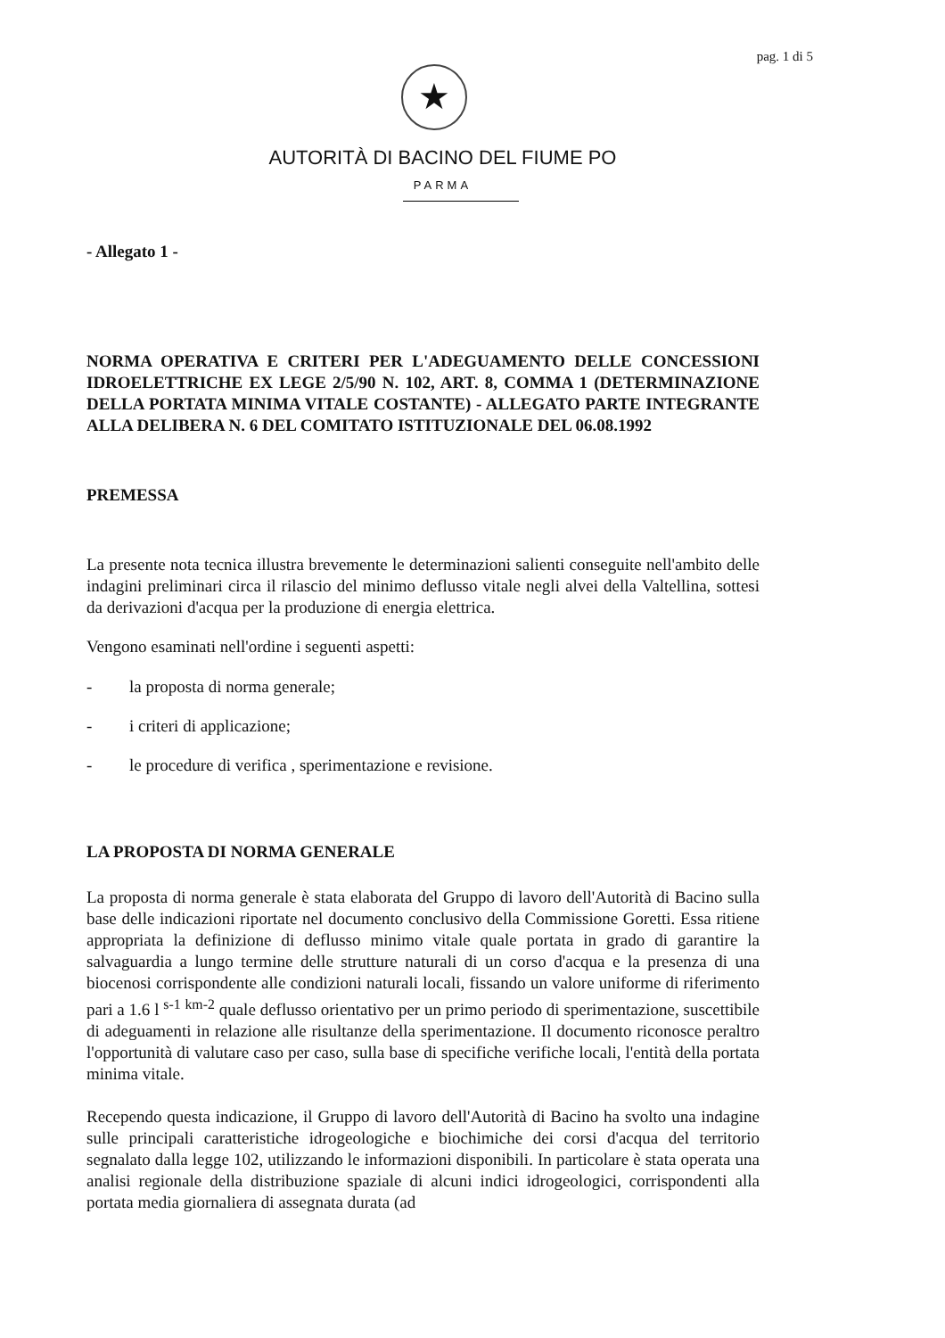pag. 1 di 5
★
AUTORITÀ DI BACINO DEL FIUME PO
PARMA
- Allegato 1 -
NORMA OPERATIVA E CRITERI PER L'ADEGUAMENTO DELLE CONCESSIONI IDROELETTRICHE EX LEGE 2/5/90 N. 102, ART. 8, COMMA 1 (DETERMINAZIONE DELLA PORTATA MINIMA VITALE COSTANTE) - ALLEGATO PARTE INTEGRANTE ALLA DELIBERA N. 6 DEL COMITATO ISTITUZIONALE DEL 06.08.1992
PREMESSA
La presente nota tecnica illustra brevemente le determinazioni salienti conseguite nell'ambito delle indagini preliminari circa il rilascio del minimo deflusso vitale negli alvei della Valtellina, sottesi da derivazioni d'acqua per la produzione di energia elettrica.
Vengono esaminati nell'ordine i seguenti aspetti:
- la proposta di norma generale;
- i criteri di applicazione;
- le procedure di verifica , sperimentazione e revisione.
LA PROPOSTA DI NORMA GENERALE
La proposta di norma generale è stata elaborata del Gruppo di lavoro dell'Autorità di Bacino sulla base delle indicazioni riportate nel documento conclusivo della Commissione Goretti. Essa ritiene appropriata la definizione di deflusso minimo vitale quale portata in grado di garantire la salvaguardia a lungo termine delle strutture naturali di un corso d'acqua e la presenza di una biocenosi corrispondente alle condizioni naturali locali, fissando un valore uniforme di riferimento pari a 1.6 l <sup>s-1</sup> <sup>km-2</sup> quale deflusso orientativo per un primo periodo di sperimentazione, suscettibile di adeguamenti in relazione alle risultanze della sperimentazione. Il documento riconosce peraltro l'opportunità di valutare caso per caso, sulla base di specifiche verifiche locali, l'entità della portata minima vitale.
Recependo questa indicazione, il Gruppo di lavoro dell'Autorità di Bacino ha svolto una indagine sulle principali caratteristiche idrogeologiche e biochimiche dei corsi d'acqua del territorio segnalato dalla legge 102, utilizzando le informazioni disponibili. In particolare è stata operata una analisi regionale della distribuzione spaziale di alcuni indici idrogeologici, corrispondenti alla portata media giornaliera di assegnata durata (ad